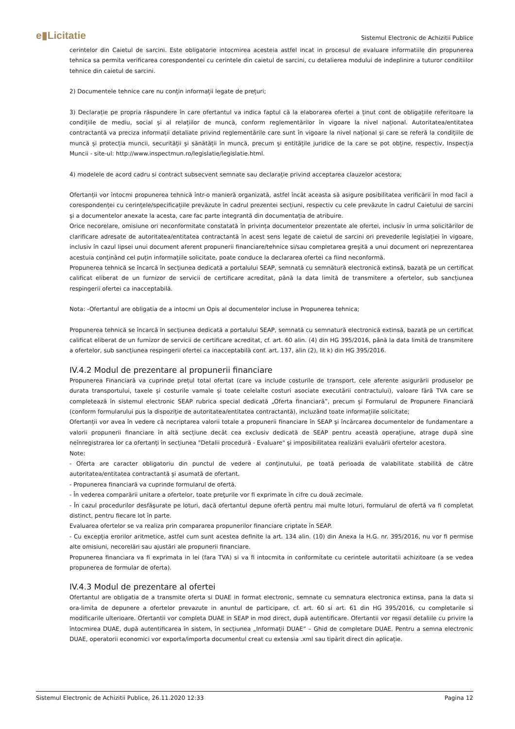e▮Licitatie Sistemul Electronic de Achizitii Publice
cerintelor din Caietul de sarcini. Este obligatorie intocmirea acesteia astfel incat in procesul de evaluare informatiile din propunerea tehnica sa permita verificarea corespondentei cu cerintele din caietul de sarcini, cu detalierea modului de indeplinire a tuturor conditiilor tehnice din caietul de sarcini.
2) Documentele tehnice care nu conțin informații legate de prețuri;
3) Declarație pe propria răspundere în care ofertantul va indica faptul că la elaborarea ofertei a ținut cont de obligațiile referitoare la condițiile de mediu, social și al relațiilor de muncă, conform reglementărilor în vigoare la nivel național. Autoritatea/entitatea contractantă va preciza informații detaliate privind reglementările care sunt în vigoare la nivel național și care se referă la condițiile de muncă și protecția muncii, securității și sănătății în muncă, precum și entitățile juridice de la care se pot obține, respectiv, Inspecția Muncii - site-ul: http://www.inspectmun.ro/legislatie/legislatie.html.
4) modelele de acord cadru si contract subsecvent semnate sau declarație privind acceptarea clauzelor acestora;
Ofertanții vor întocmi propunerea tehnică într-o manieră organizată, astfel încât aceasta să asigure posibilitatea verificării în mod facil a corespondenței cu cerințele/specificațiile prevăzute în cadrul prezentei secțiuni, respectiv cu cele prevăzute în cadrul Caietului de sarcini și a documentelor anexate la acesta, care fac parte integrantă din documentația de atribuire.
Orice necorelare, omisiune ori neconformitate constatată în privința documentelor prezentate ale ofertei, inclusiv în urma solicitărilor de clarificare adresate de autoritatea/entitatea contractantă în acest sens legate de caietul de sarcini ori prevederile legislației în vigoare, inclusiv în cazul lipsei unui document aferent propunerii financiare/tehnice si/sau completarea greșită a unui document ori neprezentarea acestuia conținând cel puțin informațiile solicitate, poate conduce la declararea ofertei ca fiind neconformă.
Propunerea tehnică se încarcă în secțiunea dedicată a portalului SEAP, semnată cu semnătură electronică extinsă, bazată pe un certificat calificat eliberat de un furnizor de servicii de certificare acreditat, până la data limită de transmitere a ofertelor, sub sancțiunea respingerii ofertei ca inacceptabilă.
Nota: -Ofertantul are obligatia de a intocmi un Opis al documentelor incluse in Propunerea tehnica;
Propunerea tehnică se încarcă în secțiunea dedicată a portalului SEAP, semnată cu semnatură electronică extinsă, bazată pe un certificat calificat eliberat de un furnizor de servicii de certificare acreditat, cf. art. 60 alin. (4) din HG 395/2016, până la data limită de transmitere a ofertelor, sub sancțiunea respingerii ofertei ca inacceptabilă conf. art. 137, alin (2), lit k) din HG 395/2016.
IV.4.2 Modul de prezentare al propunerii financiare
Propunerea Financiară va cuprinde prețul total ofertat (care va include costurile de transport, cele aferente asigurării produselor pe durata transportului, taxele și costurile vamale și toate celelalte costuri asociate executării contractului), valoare fără TVA care se completează în sistemul electronic SEAP rubrica special dedicată „Oferta financiară”, precum și Formularul de Propunere Financiară (conform formularului pus la dispoziție de autoritatea/entitatea contractantă), incluzând toate informațiile solicitate;
Ofertanții vor avea în vedere că necriptarea valorii totale a propunerii financiare în SEAP și încărcarea documentelor de fundamentare a valorii propunerii financiare în altă secțiune decât cea exclusiv dedicată de SEAP pentru această operațiune, atrage după sine neînregistrarea lor ca ofertanți în secțiunea "Detalii procedură - Evaluare" și imposibilitatea realizării evaluării ofertelor acestora.
Note:
- Oferta are caracter obligatoriu din punctul de vedere al conţinutului, pe toată perioada de valabilitate stabilită de către autoritatea/entitatea contractantă și asumată de ofertant.
- Propunerea financiară va cuprinde formularul de ofertă.
- În vederea comparării unitare a ofertelor, toate preţurile vor fi exprimate în cifre cu două zecimale.
- În cazul procedurilor desfăşurate pe loturi, dacă ofertantul depune ofertă pentru mai multe loturi, formularul de ofertă va fi completat distinct, pentru fiecare lot în parte.
Evaluarea ofertelor se va realiza prin compararea propunerilor financiare criptate în SEAP.
- Cu excepția erorilor aritmetice, astfel cum sunt acestea definite la art. 134 alin. (10) din Anexa la H.G. nr. 395/2016, nu vor fi permise alte omisiuni, necorelări sau ajustări ale propunerii financiare.
Propunerea financiara va fi exprimata in lei (fara TVA) si va fi intocmita in conformitate cu cerintele autoritatii achizitoare (a se vedea propunerea de formular de oferta).
IV.4.3 Modul de prezentare al ofertei
Ofertantul are obligatia de a transmite oferta si DUAE in format electronic, semnate cu semnatura electronica extinsa, pana la data si ora-limita de depunere a ofertelor prevazute in anuntul de participare, cf. art. 60 si art. 61 din HG 395/2016, cu completarile si modificarile ulterioare. Ofertantii vor completa DUAE in SEAP in mod direct, după autentificare. Ofertantii vor regasii detaliile cu privire la întocmirea DUAE, după autentificarea în sistem, în secțiunea „Informații DUAE” – Ghid de completare DUAE. Pentru a semna electronic DUAE, operatorii economici vor exporta/importa documentul creat cu extensia .xml sau tipărit direct din aplicație.
Sistemul Electronic de Achizitii Publice, 26.11.2020 12:33 Pagina 12